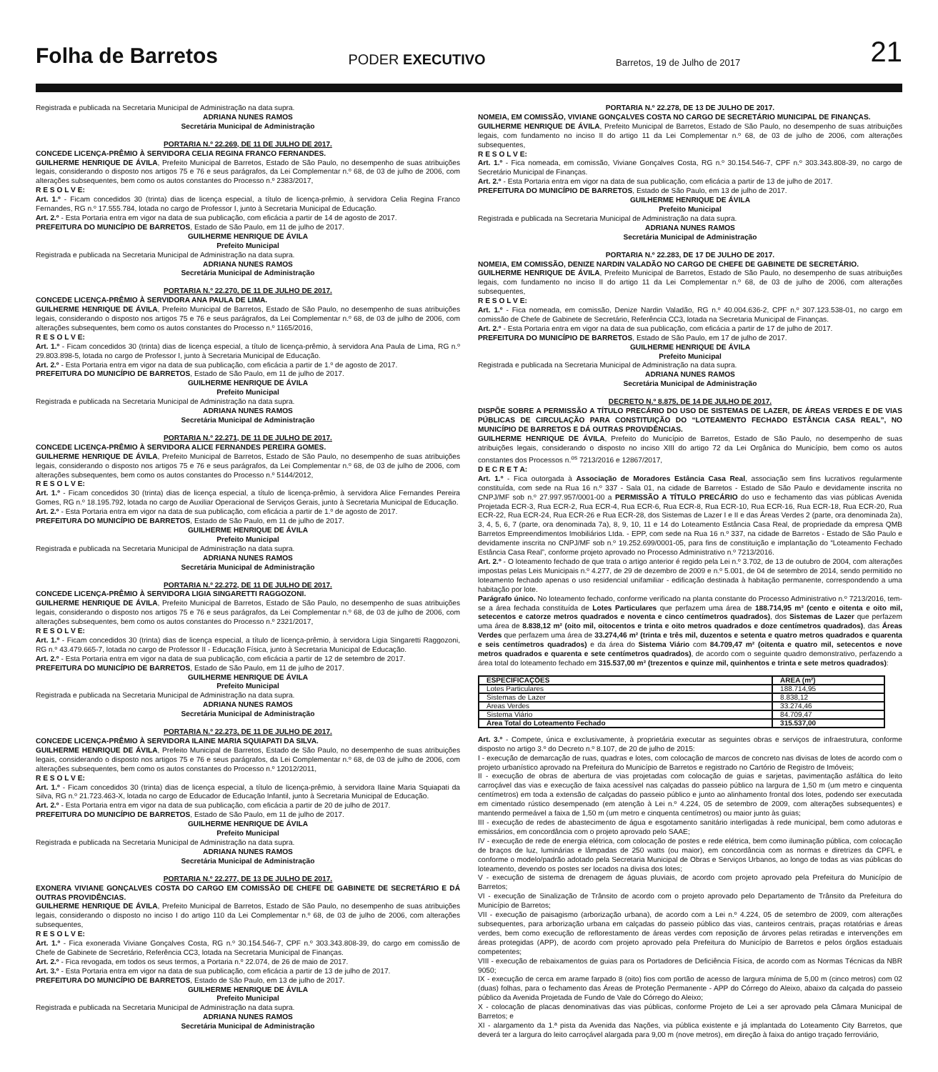Folha de Barretos
PODER EXECUTIVO
Barretos, 19 de Julho de 2017
21
Registrada e publicada na Secretaria Municipal de Administração na data supra.
ADRIANA NUNES RAMOS
Secretária Municipal de Administração
PORTARIA N.º 22.269, DE 11 DE JULHO DE 2017.
CONCEDE LICENÇA-PRÊMIO À SERVIDORA CELIA REGINA FRANCO FERNANDES.
GUILHERME HENRIQUE DE ÁVILA, Prefeito Municipal de Barretos, Estado de São Paulo, no desempenho de suas atribuições legais, considerando o disposto nos artigos 75 e 76 e seus parágrafos, da Lei Complementar n.º 68, de 03 de julho de 2006, com alterações subsequentes, bem como os autos constantes do Processo n.º 2383/2017,
R E S O L V E:
Art. 1.º - Ficam concedidos 30 (trinta) dias de licença especial, a título de licença-prêmio, à servidora Celia Regina Franco Fernandes, RG n.º 17.555.784, lotada no cargo de Professor I, junto à Secretaria Municipal de Educação.
Art. 2.º - Esta Portaria entra em vigor na data de sua publicação, com eficácia a partir de 14 de agosto de 2017.
PREFEITURA DO MUNICÍPIO DE BARRETOS, Estado de São Paulo, em 11 de julho de 2017.
GUILHERME HENRIQUE DE ÁVILA
Prefeito Municipal
Registrada e publicada na Secretaria Municipal de Administração na data supra.
ADRIANA NUNES RAMOS
Secretária Municipal de Administração
PORTARIA N.º 22.270, DE 11 DE JULHO DE 2017.
CONCEDE LICENÇA-PRÊMIO À SERVIDORA ANA PAULA DE LIMA.
GUILHERME HENRIQUE DE ÁVILA, Prefeito Municipal de Barretos, Estado de São Paulo, no desempenho de suas atribuições legais, considerando o disposto nos artigos 75 e 76 e seus parágrafos, da Lei Complementar n.º 68, de 03 de julho de 2006, com alterações subsequentes, bem como os autos constantes do Processo n.º 1165/2016,
R E S O L V E:
Art. 1.º - Ficam concedidos 30 (trinta) dias de licença especial, a título de licença-prêmio, à servidora Ana Paula de Lima, RG n.º 29.803.898-5, lotada no cargo de Professor I, junto à Secretaria Municipal de Educação.
Art. 2.º - Esta Portaria entra em vigor na data de sua publicação, com eficácia a partir de 1.º de agosto de 2017.
PREFEITURA DO MUNICÍPIO DE BARRETOS, Estado de São Paulo, em 11 de julho de 2017.
GUILHERME HENRIQUE DE ÁVILA
Prefeito Municipal
Registrada e publicada na Secretaria Municipal de Administração na data supra.
ADRIANA NUNES RAMOS
Secretária Municipal de Administração
PORTARIA N.º 22.271, DE 11 DE JULHO DE 2017.
CONCEDE LICENÇA-PRÊMIO À SERVIDORA ALICE FERNANDES PEREIRA GOMES.
GUILHERME HENRIQUE DE ÁVILA, Prefeito Municipal de Barretos, Estado de São Paulo, no desempenho de suas atribuições legais, considerando o disposto nos artigos 75 e 76 e seus parágrafos, da Lei Complementar n.º 68, de 03 de julho de 2006, com alterações subsequentes, bem como os autos constantes do Processo n.º 5144/2012,
R E S O L V E:
Art. 1.º - Ficam concedidos 30 (trinta) dias de licença especial, a título de licença-prêmio, à servidora Alice Fernandes Pereira Gomes, RG n.º 18.195.792, lotada no cargo de Auxiliar Operacional de Serviços Gerais, junto à Secretaria Municipal de Educação.
Art. 2.º - Esta Portaria entra em vigor na data de sua publicação, com eficácia a partir de 1.º de agosto de 2017.
PREFEITURA DO MUNICÍPIO DE BARRETOS, Estado de São Paulo, em 11 de julho de 2017.
GUILHERME HENRIQUE DE ÁVILA
Prefeito Municipal
Registrada e publicada na Secretaria Municipal de Administração na data supra.
ADRIANA NUNES RAMOS
Secretária Municipal de Administração
PORTARIA N.º 22.272, DE 11 DE JULHO DE 2017.
CONCEDE LICENÇA-PRÊMIO À SERVIDORA LIGIA SINGARETTI RAGGOZONI.
GUILHERME HENRIQUE DE ÁVILA, Prefeito Municipal de Barretos, Estado de São Paulo, no desempenho de suas atribuições legais, considerando o disposto nos artigos 75 e 76 e seus parágrafos, da Lei Complementar n.º 68, de 03 de julho de 2006, com alterações subsequentes, bem como os autos constantes do Processo n.º 2321/2017,
R E S O L V E:
Art. 1.º - Ficam concedidos 30 (trinta) dias de licença especial, a título de licença-prêmio, à servidora Ligia Singaretti Raggozoni, RG n.º 43.479.665-7, lotada no cargo de Professor II - Educação Física, junto à Secretaria Municipal de Educação.
Art. 2.º - Esta Portaria entra em vigor na data de sua publicação, com eficácia a partir de 12 de setembro de 2017.
PREFEITURA DO MUNICÍPIO DE BARRETOS, Estado de São Paulo, em 11 de julho de 2017.
GUILHERME HENRIQUE DE ÁVILA
Prefeito Municipal
Registrada e publicada na Secretaria Municipal de Administração na data supra.
ADRIANA NUNES RAMOS
Secretária Municipal de Administração
PORTARIA N.º 22.273, DE 11 DE JULHO DE 2017.
CONCEDE LICENÇA-PRÊMIO À SERVIDORA ILAINE MARIA SQUIAPATI DA SILVA.
GUILHERME HENRIQUE DE ÁVILA, Prefeito Municipal de Barretos, Estado de São Paulo, no desempenho de suas atribuições legais, considerando o disposto nos artigos 75 e 76 e seus parágrafos, da Lei Complementar n.º 68, de 03 de julho de 2006, com alterações subsequentes, bem como os autos constantes do Processo n.º 12012/2011,
R E S O L V E:
Art. 1.º - Ficam concedidos 30 (trinta) dias de licença especial, a título de licença-prêmio, à servidora Ilaine Maria Squiapati da Silva, RG n.º 21.723.463-X, lotada no cargo de Educador de Educação Infantil, junto à Secretaria Municipal de Educação.
Art. 2.º - Esta Portaria entra em vigor na data de sua publicação, com eficácia a partir de 20 de julho de 2017.
PREFEITURA DO MUNICÍPIO DE BARRETOS, Estado de São Paulo, em 11 de julho de 2017.
GUILHERME HENRIQUE DE ÁVILA
Prefeito Municipal
Registrada e publicada na Secretaria Municipal de Administração na data supra.
ADRIANA NUNES RAMOS
Secretária Municipal de Administração
PORTARIA N.º 22.277, DE 13 DE JULHO DE 2017.
EXONERA VIVIANE GONÇALVES COSTA DO CARGO EM COMISSÃO DE CHEFE DE GABINETE DE SECRETÁRIO E DÁ OUTRAS PROVIDÊNCIAS.
GUILHERME HENRIQUE DE ÁVILA, Prefeito Municipal de Barretos, Estado de São Paulo, no desempenho de suas atribuições legais, considerando o disposto no inciso I do artigo 110 da Lei Complementar n.º 68, de 03 de julho de 2006, com alterações subsequentes,
R E S O L V E:
Art. 1.º - Fica exonerada Viviane Gonçalves Costa, RG n.º 30.154.546-7, CPF n.º 303.343.808-39, do cargo em comissão de Chefe de Gabinete de Secretário, Referência CC3, lotada na Secretaria Municipal de Finanças.
Art. 2.º - Fica revogada, em todos os seus termos, a Portaria n.º 22.074, de 26 de maio de 2017.
Art. 3.º - Esta Portaria entra em vigor na data de sua publicação, com eficácia a partir de 13 de julho de 2017.
PREFEITURA DO MUNICÍPIO DE BARRETOS, Estado de São Paulo, em 13 de julho de 2017.
GUILHERME HENRIQUE DE ÁVILA
Prefeito Municipal
Registrada e publicada na Secretaria Municipal de Administração na data supra.
ADRIANA NUNES RAMOS
Secretária Municipal de Administração
PORTARIA N.º 22.278, DE 13 DE JULHO DE 2017.
NOMEIA, EM COMISSÃO, VIVIANE GONÇALVES COSTA NO CARGO DE SECRETÁRIO MUNICIPAL DE FINANÇAS.
GUILHERME HENRIQUE DE ÁVILA, Prefeito Municipal de Barretos, Estado de São Paulo, no desempenho de suas atribuições legais, com fundamento no inciso II do artigo 11 da Lei Complementar n.º 68, de 03 de julho de 2006, com alterações subsequentes,
R E S O L V E:
Art. 1.º - Fica nomeada, em comissão, Viviane Gonçalves Costa, RG n.º 30.154.546-7, CPF n.º 303.343.808-39, no cargo de Secretário Municipal de Finanças.
Art. 2.º - Esta Portaria entra em vigor na data de sua publicação, com eficácia a partir de 13 de julho de 2017.
PREFEITURA DO MUNICÍPIO DE BARRETOS, Estado de São Paulo, em 13 de julho de 2017.
GUILHERME HENRIQUE DE ÁVILA
Prefeito Municipal
Registrada e publicada na Secretaria Municipal de Administração na data supra.
ADRIANA NUNES RAMOS
Secretária Municipal de Administração
PORTARIA N.º 22.283, DE 17 DE JULHO DE 2017.
NOMEIA, EM COMISSÃO, DENIZE NARDIN VALADÃO NO CARGO DE CHEFE DE GABINETE DE SECRETÁRIO.
GUILHERME HENRIQUE DE ÁVILA, Prefeito Municipal de Barretos, Estado de São Paulo, no desempenho de suas atribuições legais, com fundamento no inciso II do artigo 11 da Lei Complementar n.º 68, de 03 de julho de 2006, com alterações subsequentes,
R E S O L V E:
Art. 1.º - Fica nomeada, em comissão, Denize Nardin Valadão, RG n.º 40.004.636-2, CPF n.º 307.123.538-01, no cargo em comissão de Chefe de Gabinete de Secretário, Referência CC3, lotada na Secretaria Municipal de Finanças.
Art. 2.º - Esta Portaria entra em vigor na data de sua publicação, com eficácia a partir de 17 de julho de 2017.
PREFEITURA DO MUNICÍPIO DE BARRETOS, Estado de São Paulo, em 17 de julho de 2017.
GUILHERME HENRIQUE DE ÁVILA
Prefeito Municipal
Registrada e publicada na Secretaria Municipal de Administração na data supra.
ADRIANA NUNES RAMOS
Secretária Municipal de Administração
DECRETO N.º 8.875, DE 14 DE JULHO DE 2017.
DISPÕE SOBRE A PERMISSÃO A TÍTULO PRECÁRIO DO USO DE SISTEMAS DE LAZER, DE ÁREAS VERDES E DE VIAS PÚBLICAS DE CIRCULAÇÃO PARA CONSTITUIÇÃO DO “LOTEAMENTO FECHADO ESTÂNCIA CASA REAL”, NO MUNICÍPIO DE BARRETOS E DÁ OUTRAS PROVIDÊNCIAS.
GUILHERME HENRIQUE DE ÁVILA, Prefeito do Município de Barretos, Estado de São Paulo, no desempenho de suas atribuições legais, considerando o disposto no inciso XIII do artigo 72 da Lei Orgânica do Município, bem como os autos constantes dos Processos n.<sup>os</sup> 7213/2016 e 12867/2017,
D E C R E T A:
Art. 1.º - Fica outorgada à Associação de Moradores Estância Casa Real, associação sem fins lucrativos regularmente constituída, com sede na Rua 16 n.º 337 - Sala 01, na cidade de Barretos - Estado de São Paulo e devidamente inscrita no CNPJ/MF sob n.º 27.997.957/0001-00 a PERMISSÃO A TÍTULO PRECÁRIO do uso e fechamento das vias públicas Avenida Projetada ECR-3, Rua ECR-2, Rua ECR-4, Rua ECR-6, Rua ECR-8, Rua ECR-10, Rua ECR-16, Rua ECR-18, Rua ECR-20, Rua ECR-22, Rua ECR-24, Rua ECR-26 e Rua ECR-28, dos Sistemas de Lazer I e II e das Áreas Verdes 2 (parte, ora denominada 2a), 3, 4, 5, 6, 7 (parte, ora denominada 7a), 8, 9, 10, 11 e 14 do Loteamento Estância Casa Real, de propriedade da empresa QMB Barretos Empreendimentos Imobiliários Ltda. - EPP, com sede na Rua 16 n.º 337, na cidade de Barretos - Estado de São Paulo e devidamente inscrita no CNPJ/MF sob n.º 19.252.699/0001-05, para fins de constituição e implantação do “Loteamento Fechado Estância Casa Real”, conforme projeto aprovado no Processo Administrativo n.º 7213/2016.
Art. 2.º - O loteamento fechado de que trata o artigo anterior é regido pela Lei n.º 3.702, de 13 de outubro de 2004, com alterações impostas pelas Leis Municipais n.º 4.277, de 29 de dezembro de 2009 e n.º 5.001, de 04 de setembro de 2014, sendo permitido no loteamento fechado apenas o uso residencial unifamiliar - edificação destinada à habitação permanente, correspondendo a uma habitação por lote.
Parágrafo único. No loteamento fechado, conforme verificado na planta constante do Processo Administrativo n.º 7213/2016, tem-se a área fechada constituída de Lotes Particulares que perfazem uma área de 188.714,95 m² (cento e oitenta e oito mil, setecentos e catorze metros quadrados e noventa e cinco centímetros quadrados), dos Sistemas de Lazer que perfazem uma área de 8.838,12 m² (oito mil, oitocentos e trinta e oito metros quadrados e doze centímetros quadrados), das Áreas Verdes que perfazem uma área de 33.274,46 m² (trinta e três mil, duzentos e setenta e quatro metros quadrados e quarenta e seis centímetros quadrados) e da área do Sistema Viário com 84.709,47 m² (oitenta e quatro mil, setecentos e nove metros quadrados e quarenta e sete centímetros quadrados), de acordo com o seguinte quadro demonstrativo, perfazendo a área total do loteamento fechado em 315.537,00 m² (trezentos e quinze mil, quinhentos e trinta e sete metros quadrados):
| ESPECIFICAÇÕES | ÁREA (m²) |
| --- | --- |
| Lotes Particulares | 188.714,95 |
| Sistemas de Lazer | 8.838,12 |
| Áreas Verdes | 33.274,46 |
| Sistema Viário | 84.709,47 |
| Área Total do Loteamento Fechado | 315.537,00 |
Art. 3.º - Compete, única e exclusivamente, à proprietária executar as seguintes obras e serviços de infraestrutura, conforme disposto no artigo 3.º do Decreto n.º 8.107, de 20 de julho de 2015:
I - execução de demarcação de ruas, quadras e lotes, com colocação de marcos de concreto nas divisas de lotes de acordo com o projeto urbanístico aprovado na Prefeitura do Município de Barretos e registrado no Cartório de Registro de Imóveis;
II - execução de obras de abertura de vias projetadas com colocação de guias e sarjetas, pavimentação asfáltica do leito carroçável das vias e execução de faixa acessível nas calçadas do passeio público na largura de 1,50 m (um metro e cinquenta centímetros) em toda a extensão de calçadas do passeio público e junto ao alinhamento frontal dos lotes, podendo ser executada em cimentado rústico desempenado (em atenção à Lei n.º 4.224, 05 de setembro de 2009, com alterações subsequentes) e mantendo permeável a faixa de 1,50 m (um metro e cinquenta centímetros) ou maior junto às guias;
III - execução de redes de abastecimento de água e esgotamento sanitário interligadas à rede municipal, bem como adutoras e emissários, em concordância com o projeto aprovado pelo SAAE;
IV - execução de rede de energia elétrica, com colocação de postes e rede elétrica, bem como iluminação pública, com colocação de braços de luz, luminárias e lâmpadas de 250 watts (ou maior), em concordância com as normas e diretrizes da CPFL e conforme o modelo/padrão adotado pela Secretaria Municipal de Obras e Serviços Urbanos, ao longo de todas as vias públicas do loteamento, devendo os postes ser locados na divisa dos lotes;
V - execução de sistema de drenagem de águas pluviais, de acordo com projeto aprovado pela Prefeitura do Município de Barretos;
VI - execução de Sinalização de Trânsito de acordo com o projeto aprovado pelo Departamento de Trânsito da Prefeitura do Município de Barretos;
VII - execução de paisagismo (arborização urbana), de acordo com a Lei n.º 4.224, 05 de setembro de 2009, com alterações subsequentes, para arborização urbana em calçadas do passeio público das vias, canteiros centrais, praças rotatórias e áreas verdes, bem como execução de reflorestamento de áreas verdes com reposição de árvores pelas retiradas e intervenções em áreas protegidas (APP), de acordo com projeto aprovado pela Prefeitura do Município de Barretos e pelos órgãos estaduais competentes;
VIII - execução de rebaixamentos de guias para os Portadores de Deficiência Física, de acordo com as Normas Técnicas da NBR 9050;
IX - execução de cerca em arame farpado 8 (oito) fios com portão de acesso de largura mínima de 5,00 m (cinco metros) com 02 (duas) folhas, para o fechamento das Áreas de Proteção Permanente - APP do Córrego do Aleixo, abaixo da calçada do passeio público da Avenida Projetada de Fundo de Vale do Córrego do Aleixo;
X - colocação de placas denominativas das vias públicas, conforme Projeto de Lei a ser aprovado pela Câmara Municipal de Barretos; e
XI - alargamento da 1.ª pista da Avenida das Nações, via pública existente e já implantada do Loteamento City Barretos, que deverá ter a largura do leito carroçável alargada para 9,00 m (nove metros), em direção à faixa do antigo traçado ferroviário,